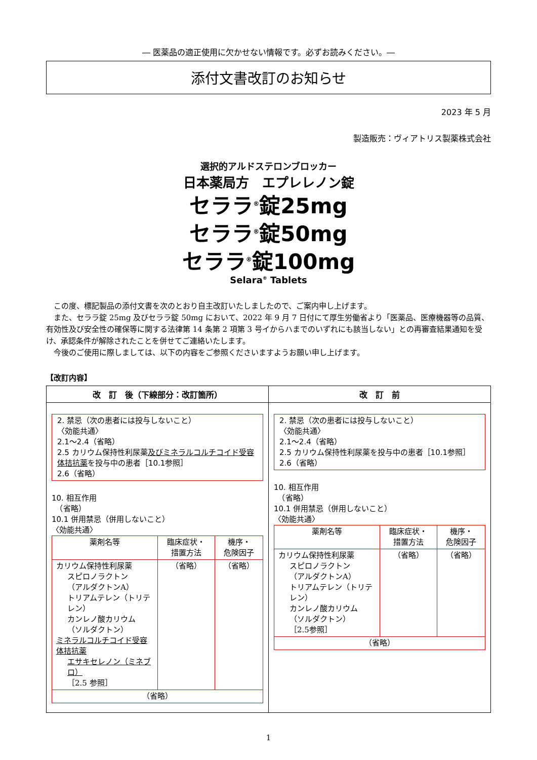― 医薬品の適正使用に欠かせない情報です。必ずお読みください。―
添付文書改訂のお知らせ
2023 年 5 月
製造販売：ヴィアトリス製薬株式会社
選択的アルドステロンブロッカー
日本薬局方　エプレレノン錠
セララ<sup>®</sup>錠25mg
セララ<sup>®</sup>錠50mg
セララ<sup>®</sup>錠100mg
Selara<sup>®</sup> Tablets
この度、標記製品の添付文書を次のとおり自主改訂いたしましたので、ご案内申し上げます。
また、セララ錠 25mg 及びセララ錠 50mg において、2022 年 9 月 7 日付にて厚生労働省より「医薬品、医療機器等の品質、有効性及び安全性の確保等に関する法律第 14 条第 2 項第 3 号イからハまでのいずれにも該当しない」との再審査結果通知を受け、承認条件が解除されたことを併せてご連絡いたします。
今後のご使用に際しましては、以下の内容をご参照くださいますようお願い申し上げます。
【改訂内容】
| 改 訂 後（下線部分：改訂箇所） | 改 訂 前 |
| --- | --- |
| 2. 禁忌（次の患者には投与しないこと） 〈効能共通〉 2.1～2.4（省略） 2.5 カリウム保持性利尿薬 及びミネラルコルチコイド受容体拮抗薬 を投与中の患者［10.1参照］ 2.6（省略） 10. 相互作用 （省略） 10.1 併用禁忌（併用しないこと） 〈効能共通〉 / 薬剤名等 / 臨床症状・ 措置方法 / 機序・ 危険因子 / / カリウム保持性利尿薬 スピロノラクトン （アルダクトンA） トリアムテレン（トリテレン） カンレノ酸カリウム （ソルダクトン） ミネラルコルチコイド受容体拮抗薬 エサキセレノン（ミネブロ） ［2.5 参照］ / （省略） / （省略） / / （省略） / / / | 2. 禁忌（次の患者には投与しないこと） 〈効能共通〉 2.1～2.4（省略） 2.5 カリウム保持性利尿薬を投与中の患者［10.1参照］ 2.6（省略） 10. 相互作用 （省略） 10.1 併用禁忌（併用しないこと） 〈効能共通〉 / 薬剤名等 / 臨床症状・ 措置方法 / 機序・ 危険因子 / / カリウム保持性利尿薬 スピロノラクトン （アルダクトンA） トリアムテレン（トリテレン） カンレノ酸カリウム （ソルダクトン） ［2.5参照］ / （省略） / （省略） / / （省略） / / / |
1